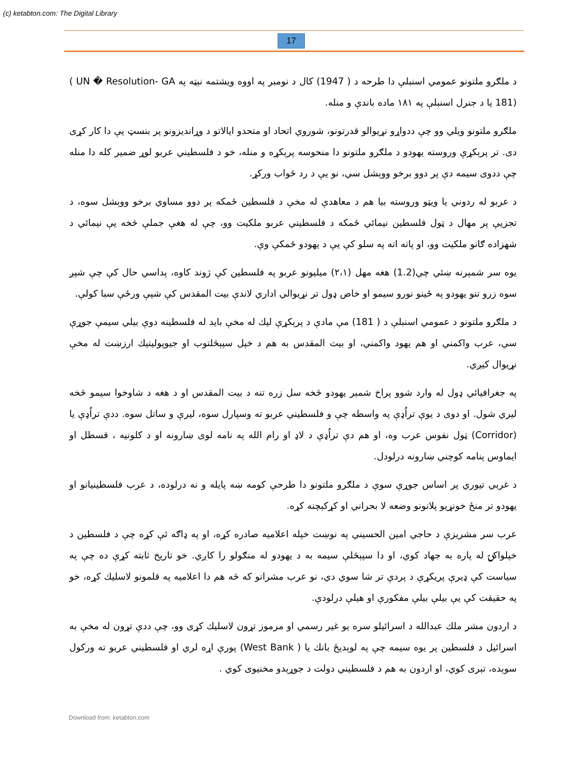(c) ketabton.com: The Digital Library
17
د ملګرو ملتونو عمومي اسنبلې دا طرحه د ( 1947) کال د نومبر په اووه ویشتمه نېټه په ‎( UN � Resolution- GA 181)‎ يا د جنرل اسنبلې په ۱۸۱ ماده باندې و منله.
ملګرو ملتونو ویلي وو چې ددواړو نړیوالو قدرتونو، شوروي اتحاد او متحدو ایالاتو د وړاندیزونو پر بنسټ یې دا کار کړی دی. تر پرېکړې وروسته یهودو د ملګرو ملتونو دا منحوسه پرېکړه و منله، خو د فلسطیني عربو لوړ ضمیر کله دا منله چې ددوی سیمه دې پر دوو برخو ووېشل سي، نو یې د رد ځواب ورکړ.
د عربو له ردوني یا ویټو وروسته بیا هم د معاهدې له مخې د فلسطین ځمکه پر دوو مساوي برخو ووېشل سوه، د تجزیې پر مهال د ټول فلسطین نیمائي ځمکه د فلسطیني عربو ملکیت وو، چې له هغې جملې څخه یې نیمائي د شهزاده ګانو ملکیت وو، او پاته اته په سلو کې یې د یهودو ځمکې وې.
یوه سر شمېرنه ښئي چي(1.2) هغه مهل (۲،۱) میلیونو عربو په فلسطین کې ژوند کاوه، پداسي حال کې چې شپږ سوه زرو تنو یهودو په ځینو نورو سیمو او خاص ډول تر نړیوالي اداري لاندې بیت المقدس کې شپې ورځې سبا کولې.
د ملګرو ملتونو د عمومي اسنبلې د ( 181) مې مادې د پرېکړې لیك له مخې باید له فلسطینه دوې بیلي سیمې جوړې سي، عرب واکمني او هم یهود واکمني، او بیت المقدس به هم د خپل سپېڅلتوب او جیوپولیتیك ارزښت له مخې نړیوال کیږي.
په جغرافیائي ډول له وارد شوو پراخ شمېر یهودو څخه سل زره تنه د بیت المقدس او د هغه د شاوخوا سیمو څخه لیري شول. او دوی د یوې تراُډې په واسطه چې و فلسطیني عربو ته وسپارل سوه، لیرې و ساتل سوه. ددې تراُډې یا (Corridor) ټول نفوس عرب وه، او هم دې تراُډې د لاډ او رام الله په نامه لوی ښارونه او د کلونیه ، قسطل او ایماوس پنامه کوچني ښارونه درلودل.
د غربي تیوري پر اساس جوړې سوې د ملګرو ملتونو دا طرحې کومه ښه پایله و نه درلوده، د عرب فلسطینیانو او یهودو تر منځ خونړیو پلانونو وضعه لا بحراني او کړکېچنه کړه.
عرب سر مشریزې د حاجي امین الحسیني په نوښت خپله اعلامیه صادره کړه، او په ډاګه ئې کړه چې د فلسطین د خپلواکۍ له پاره به جهاد کوي، او دا سپېڅلې سیمه به د یهودو له منګولو را کاږي. خو تاریخ ثابته کړې ده چې په سیاست کې ډیرې پریکړې د پردې تر شا سوي دي، نو عرب مشرانو که څه هم دا اعلامیه په قلمونو لاسلیك کړه، خو په حقیقت کې یې بیلې بیلې مفکورې او هیلې درلودې.
د اردون مشر ملك عبدالله د اسرائیلو سره یو غیر رسمي او مرموز تړون لاسلیك کړی وو، چې ددې تړون له مخې به اسرائیل د فلسطین پر یوه سیمه چې په لوېدیځ بانك یا ‎(West Bank )‎ پورې اړه لري او فلسطیني عربو ته ورکول سوېده، تېری کوي، او اردون به هم د فلسطیني دولت د جوړېدو مخنیوی کوي .
Download from: ketabton.com